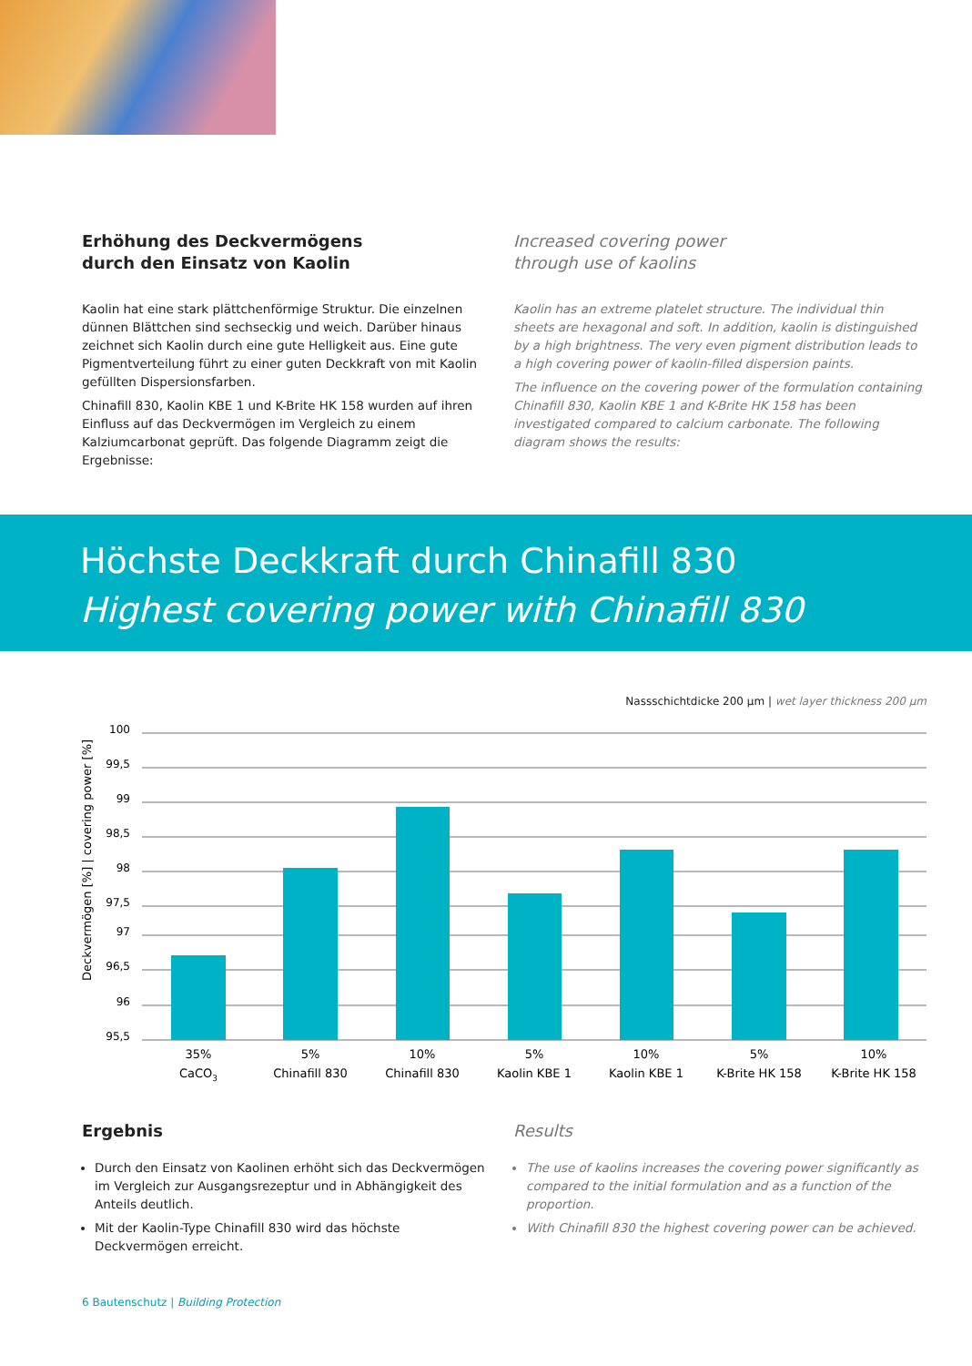Erhöhung des Deckvermögens
durch den Einsatz von Kaolin
Kaolin hat eine stark plättchenförmige Struktur. Die einzelnen dünnen Blättchen sind sechseckig und weich. Darüber hinaus zeichnet sich Kaolin durch eine gute Helligkeit aus. Eine gute Pigmentverteilung führt zu einer guten Deckkraft von mit Kaolin gefüllten Dispersionsfarben.
Chinafill 830, Kaolin KBE 1 und K-Brite HK 158 wurden auf ihren Einfluss auf das Deckvermögen im Vergleich zu einem Kalziumcarbonat geprüft. Das folgende Diagramm zeigt die Ergebnisse:
Increased covering power
through use of kaolins
Kaolin has an extreme platelet structure. The individual thin sheets are hexagonal and soft. In addition, kaolin is distinguished by a high brightness. The very even pigment distribution leads to a high covering power of kaolin-filled dispersion paints.
The influence on the covering power of the formulation containing Chinafill 830, Kaolin KBE 1 and K-Brite HK 158 has been investigated compared to calcium carbonate. The following diagram shows the results:
Höchste Deckkraft durch Chinafill 830
Highest covering power with Chinafill 830
Nassschichtdicke 200 µm | wet layer thickness 200 µm
Deckvermögen [%] | covering power [%]
100
99,5
99
98,5
98
97,5
97
96,5
96
95,5
35%
CaCO3
5%
Chinafill 830
10%
Chinafill 830
5%
Kaolin KBE 1
10%
Kaolin KBE 1
5%
K-Brite HK 158
10%
K-Brite HK 158
Ergebnis
Durch den Einsatz von Kaolinen erhöht sich das Deckvermögen im Vergleich zur Ausgangsrezeptur und in Abhängigkeit des Anteils deutlich.
Mit der Kaolin-Type Chinafill 830 wird das höchste Deckvermögen erreicht.
Results
The use of kaolins increases the covering power significantly as compared to the initial formulation and as a function of the proportion.
With Chinafill 830 the highest covering power can be achieved.
6 Bautenschutz | Building Protection